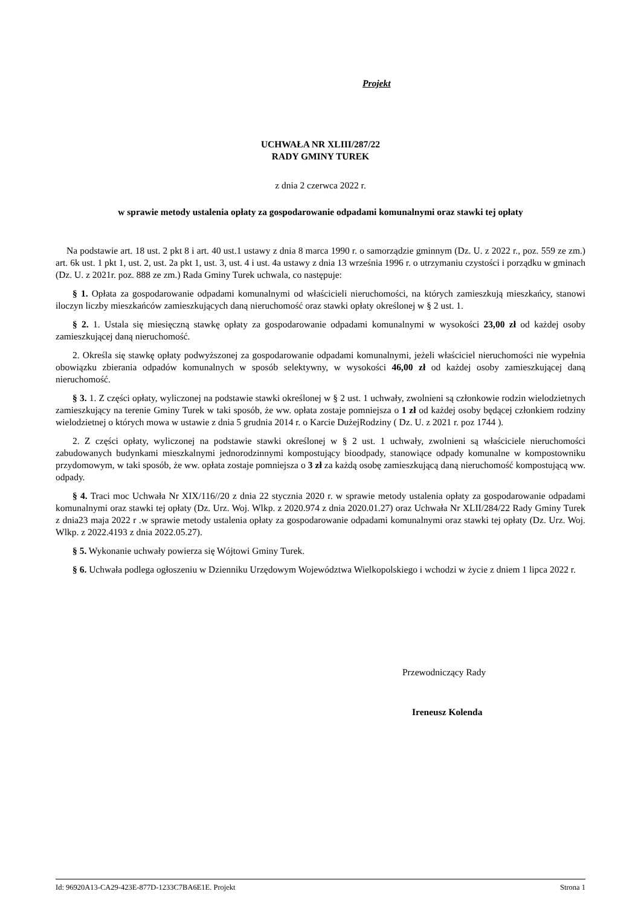Projekt
UCHWAŁA NR XLIII/287/22
RADY GMINY TUREK
z dnia 2 czerwca 2022 r.
w sprawie metody ustalenia opłaty za gospodarowanie odpadami komunalnymi oraz stawki tej opłaty
Na podstawie art. 18 ust. 2 pkt 8 i art. 40 ust.1 ustawy z dnia 8 marca 1990 r. o samorządzie gminnym (Dz. U. z 2022 r., poz. 559 ze zm.) art. 6k ust. 1 pkt 1, ust. 2, ust. 2a pkt 1, ust. 3, ust. 4 i ust. 4a ustawy z dnia 13 września 1996 r. o utrzymaniu czystości i porządku w gminach (Dz. U. z 2021r. poz. 888 ze zm.) Rada Gminy Turek uchwala, co następuje:
§ 1. Opłata za gospodarowanie odpadami komunalnymi od właścicieli nieruchomości, na których zamieszkują mieszkańcy, stanowi iloczyn liczby mieszkańców zamieszkujących daną nieruchomość oraz stawki opłaty określonej w § 2 ust. 1.
§ 2. 1. Ustala się miesięczną stawkę opłaty za gospodarowanie odpadami komunalnymi w wysokości 23,00 zł od każdej osoby zamieszkującej daną nieruchomość.
2. Określa się stawkę opłaty podwyższonej za gospodarowanie odpadami komunalnymi, jeżeli właściciel nieruchomości nie wypełnia obowiązku zbierania odpadów komunalnych w sposób selektywny, w wysokości 46,00 zł od każdej osoby zamieszkującej daną nieruchomość.
§ 3. 1. Z części opłaty, wyliczonej na podstawie stawki określonej w § 2 ust. 1 uchwały, zwolnieni są członkowie rodzin wielodzietnych zamieszkujący na terenie Gminy Turek w taki sposób, że ww. opłata zostaje pomniejsza o 1 zł od każdej osoby będącej członkiem rodziny wielodzietnej o których mowa w ustawie z dnia 5 grudnia 2014 r. o Karcie DużejRodziny ( Dz. U. z 2021 r. poz 1744 ).
2. Z części opłaty, wyliczonej na podstawie stawki określonej w § 2 ust. 1 uchwały, zwolnieni są właściciele nieruchomości zabudowanych budynkami mieszkalnymi jednorodzinnymi kompostujący bioodpady, stanowiące odpady komunalne w kompostowniku przydomowym, w taki sposób, że ww. opłata zostaje pomniejsza o 3 zł za każdą osobę zamieszkującą daną nieruchomość kompostującą ww. odpady.
§ 4. Traci moc Uchwała Nr XIX/116//20 z dnia 22 stycznia 2020 r. w sprawie metody ustalenia opłaty za gospodarowanie odpadami komunalnymi oraz stawki tej opłaty (Dz. Urz. Woj. Wlkp. z 2020.974 z dnia 2020.01.27) oraz Uchwała Nr XLII/284/22 Rady Gminy Turek z dnia23 maja 2022 r .w sprawie metody ustalenia opłaty za gospodarowanie odpadami komunalnymi oraz stawki tej opłaty (Dz. Urz. Woj. Wlkp. z 2022.4193 z dnia 2022.05.27).
§ 5. Wykonanie uchwały powierza się Wójtowi Gminy Turek.
§ 6. Uchwała podlega ogłoszeniu w Dzienniku Urzędowym Województwa Wielkopolskiego i wchodzi w życie z dniem 1 lipca 2022 r.
Przewodniczący Rady
Ireneusz Kolenda
Id: 96920A13-CA29-423E-877D-1233C7BA6E1E. Projekt Strona 1